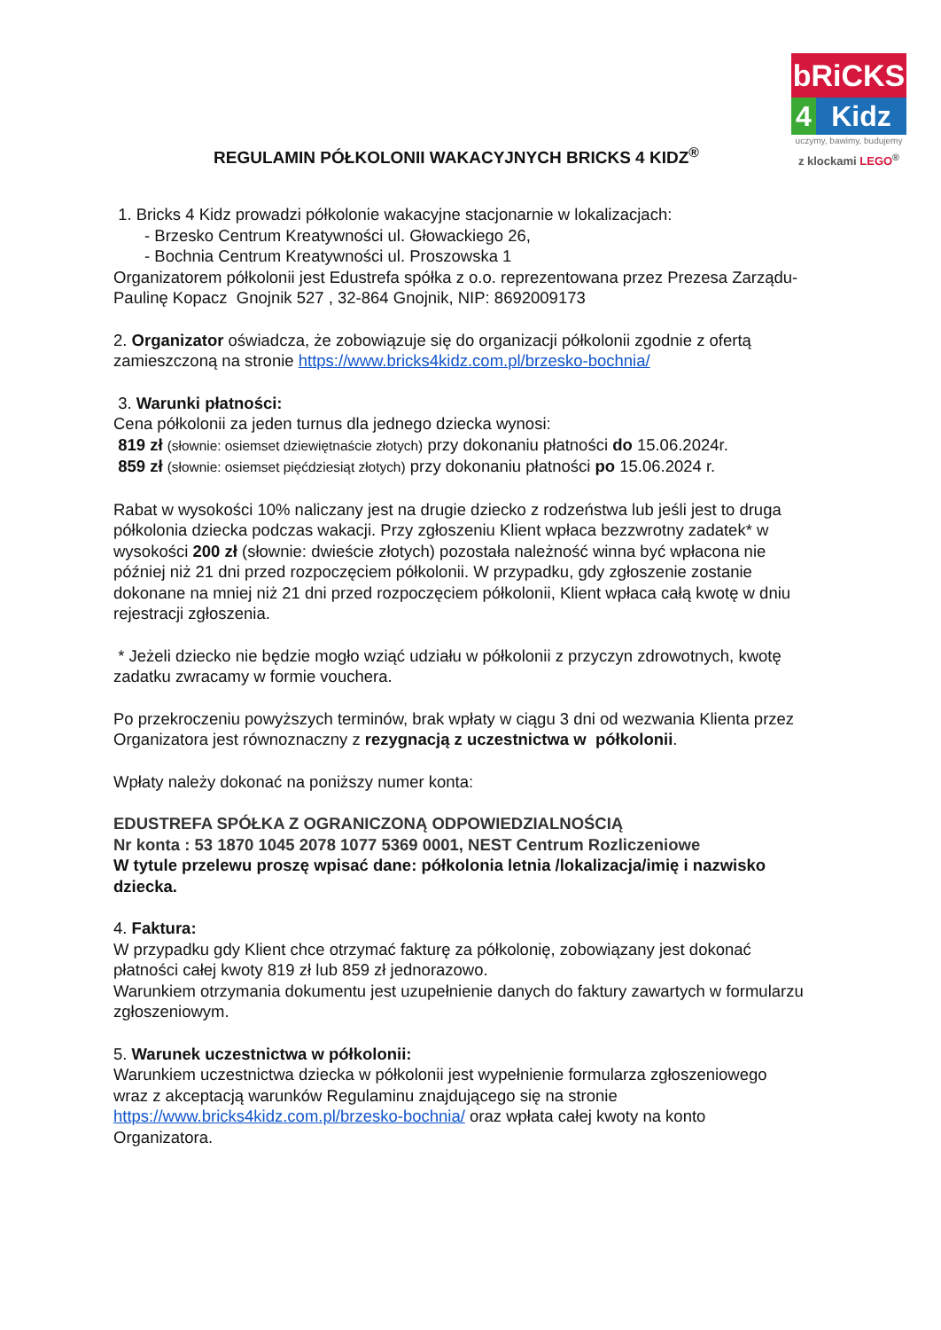bRiCKS
4 Kidz
uczymy, bawimy, budujemy
z klockami LEGO<sup>®</sup>
REGULAMIN PÓŁKOLONII WAKACYJNYCH BRICKS 4 KIDZ<sup>®</sup>
1. Bricks 4 Kidz prowadzi półkolonie wakacyjne stacjonarnie w lokalizacjach:
- Brzesko Centrum Kreatywności ul. Głowackiego 26,
- Bochnia Centrum Kreatywności ul. Proszowska 1
Organizatorem półkolonii jest Edustrefa spółka z o.o. reprezentowana przez Prezesa Zarządu- Paulinę Kopacz Gnojnik 527 , 32-864 Gnojnik, NIP: 8692009173
2. Organizator oświadcza, że zobowiązuje się do organizacji półkolonii zgodnie z ofertą zamieszczoną na stronie https://www.bricks4kidz.com.pl/brzesko-bochnia/
3. Warunki płatności:
Cena półkolonii za jeden turnus dla jednego dziecka wynosi:
819 zł (słownie: osiemset dziewiętnaście złotych) przy dokonaniu płatności do 15.06.2024r.
859 zł (słownie: osiemset pięćdziesiąt złotych) przy dokonaniu płatności po 15.06.2024 r.
Rabat w wysokości 10% naliczany jest na drugie dziecko z rodzeństwa lub jeśli jest to druga półkolonia dziecka podczas wakacji. Przy zgłoszeniu Klient wpłaca bezzwrotny zadatek* w wysokości 200 zł (słownie: dwieście złotych) pozostała należność winna być wpłacona nie później niż 21 dni przed rozpoczęciem półkolonii. W przypadku, gdy zgłoszenie zostanie dokonane na mniej niż 21 dni przed rozpoczęciem półkolonii, Klient wpłaca całą kwotę w dniu rejestracji zgłoszenia.
* Jeżeli dziecko nie będzie mogło wziąć udziału w półkolonii z przyczyn zdrowotnych, kwotę zadatku zwracamy w formie vouchera.
Po przekroczeniu powyższych terminów, brak wpłaty w ciągu 3 dni od wezwania Klienta przez Organizatora jest równoznaczny z rezygnacją z uczestnictwa w półkolonii.
Wpłaty należy dokonać na poniższy numer konta:
EDUSTREFA SPÓŁKA Z OGRANICZONĄ ODPOWIEDZIALNOŚCIĄ
Nr konta : 53 1870 1045 2078 1077 5369 0001, NEST Centrum Rozliczeniowe
W tytule przelewu proszę wpisać dane: półkolonia letnia /lokalizacja/imię i nazwisko dziecka.
4. Faktura:
W przypadku gdy Klient chce otrzymać fakturę za półkolonię, zobowiązany jest dokonać płatności całej kwoty 819 zł lub 859 zł jednorazowo.
Warunkiem otrzymania dokumentu jest uzupełnienie danych do faktury zawartych w formularzu zgłoszeniowym.
5. Warunek uczestnictwa w półkolonii:
Warunkiem uczestnictwa dziecka w półkolonii jest wypełnienie formularza zgłoszeniowego wraz z akceptacją warunków Regulaminu znajdującego się na stronie https://www.bricks4kidz.com.pl/brzesko-bochnia/ oraz wpłata całej kwoty na konto Organizatora.